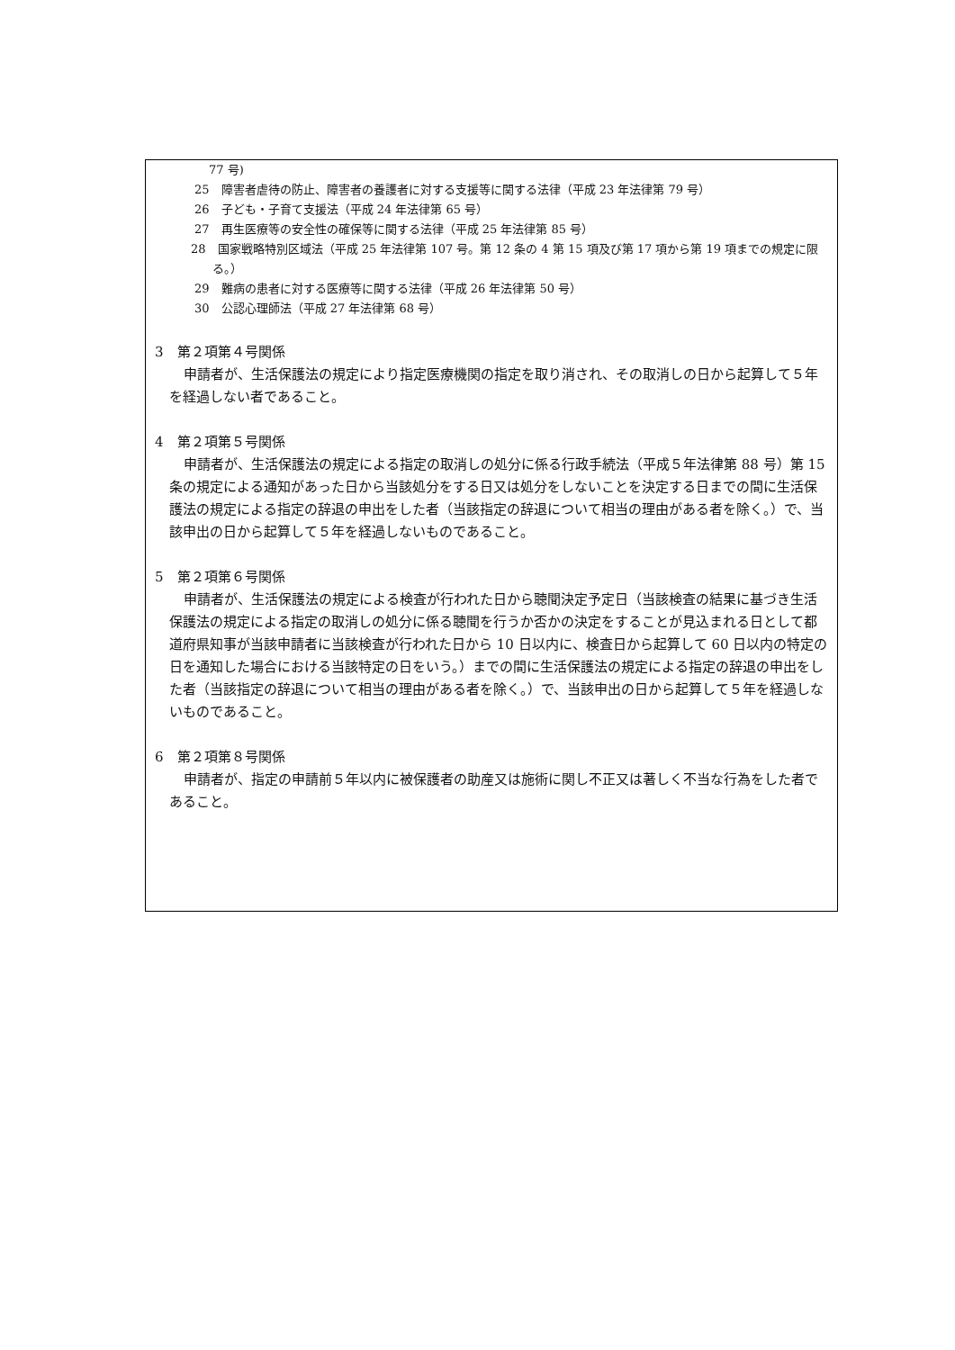77 号)
25　障害者虐待の防止、障害者の養護者に対する支援等に関する法律（平成 23 年法律第 79 号）
26　子ども・子育て支援法（平成 24 年法律第 65 号）
27　再生医療等の安全性の確保等に関する法律（平成 25 年法律第 85 号）
28　国家戦略特別区域法（平成 25 年法律第 107 号。第 12 条の 4 第 15 項及び第 17 項から第 19 項までの規定に限る。）
29　難病の患者に対する医療等に関する法律（平成 26 年法律第 50 号）
30　公認心理師法（平成 27 年法律第 68 号）
3　第２項第４号関係
申請者が、生活保護法の規定により指定医療機関の指定を取り消され、その取消しの日から起算して５年を経過しない者であること。
4　第２項第５号関係
申請者が、生活保護法の規定による指定の取消しの処分に係る行政手続法（平成５年法律第 88 号）第 15 条の規定による通知があった日から当該処分をする日又は処分をしないことを決定する日までの間に生活保護法の規定による指定の辞退の申出をした者（当該指定の辞退について相当の理由がある者を除く。）で、当該申出の日から起算して５年を経過しないものであること。
5　第２項第６号関係
申請者が、生活保護法の規定による検査が行われた日から聴聞決定予定日（当該検査の結果に基づき生活保護法の規定による指定の取消しの処分に係る聴聞を行うか否かの決定をすることが見込まれる日として都道府県知事が当該申請者に当該検査が行われた日から 10 日以内に、検査日から起算して 60 日以内の特定の日を通知した場合における当該特定の日をいう。）までの間に生活保護法の規定による指定の辞退の申出をした者（当該指定の辞退について相当の理由がある者を除く。）で、当該申出の日から起算して５年を経過しないものであること。
6　第２項第８号関係
申請者が、指定の申請前５年以内に被保護者の助産又は施術に関し不正又は著しく不当な行為をした者であること。